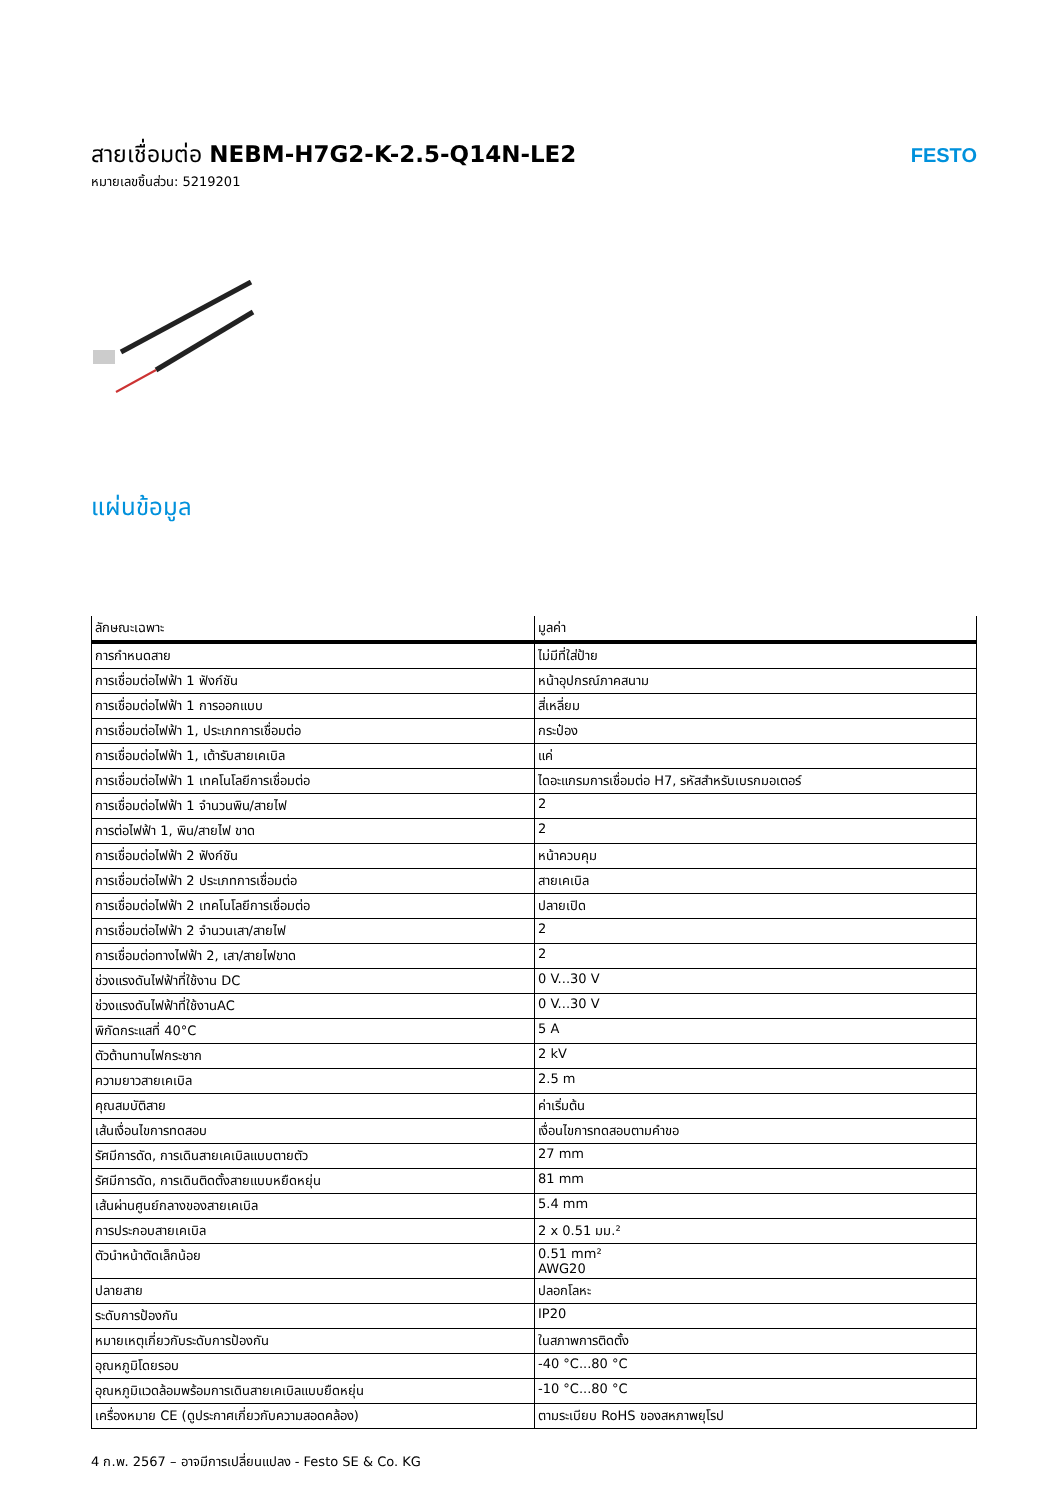สายเชื่อมต่อ NEBM-H7G2-K-2.5-Q14N-LE2
หมายเลขชิ้นส่วน: 5219201
FESTO
แผ่นข้อมูล
| ลักษณะเฉพาะ | มูลค่า |
| --- | --- |
| การกำหนดสาย | ไม่มีที่ใส่ป้าย |
| การเชื่อมต่อไฟฟ้า 1 ฟังก์ชัน | หน้าอุปกรณ์ภาคสนาม |
| การเชื่อมต่อไฟฟ้า 1 การออกแบบ | สี่เหลี่ยม |
| การเชื่อมต่อไฟฟ้า 1, ประเภทการเชื่อมต่อ | กระป๋อง |
| การเชื่อมต่อไฟฟ้า 1, เต้ารับสายเคเบิล | แค่ |
| การเชื่อมต่อไฟฟ้า 1 เทคโนโลยีการเชื่อมต่อ | ไดอะแกรมการเชื่อมต่อ H7, รหัสสำหรับเบรกมอเตอร์ |
| การเชื่อมต่อไฟฟ้า 1 จำนวนพิน/สายไฟ | 2 |
| การต่อไฟฟ้า 1, พิน/สายไฟ ขาด | 2 |
| การเชื่อมต่อไฟฟ้า 2 ฟังก์ชัน | หน้าควบคุม |
| การเชื่อมต่อไฟฟ้า 2 ประเภทการเชื่อมต่อ | สายเคเบิล |
| การเชื่อมต่อไฟฟ้า 2 เทคโนโลยีการเชื่อมต่อ | ปลายเปิด |
| การเชื่อมต่อไฟฟ้า 2 จำนวนเสา/สายไฟ | 2 |
| การเชื่อมต่อทางไฟฟ้า 2, เสา/สายไฟขาด | 2 |
| ช่วงแรงดันไฟฟ้าที่ใช้งาน DC | 0 V...30 V |
| ช่วงแรงดันไฟฟ้าที่ใช้งานAC | 0 V...30 V |
| พิกัดกระแสที่ 40°C | 5 A |
| ตัวต้านทานไฟกระชาก | 2 kV |
| ความยาวสายเคเบิล | 2.5 m |
| คุณสมบัติสาย | ค่าเริ่มต้น |
| เส้นเงื่อนไขการทดสอบ | เงื่อนไขการทดสอบตามคำขอ |
| รัศมีการดัด, การเดินสายเคเบิลแบบตายตัว | 27 mm |
| รัศมีการดัด, การเดินติดตั้งสายแบบหยืดหยุ่น | 81 mm |
| เส้นผ่านศูนย์กลางของสายเคเบิล | 5.4 mm |
| การประกอบสายเคเบิล | 2 x 0.51 มม.² |
| ตัวนำหน้าตัดเล็กน้อย | 0.51 mm² AWG20 |
| ปลายสาย | ปลอกโลหะ |
| ระดับการป้องกัน | IP20 |
| หมายเหตุเกี่ยวกับระดับการป้องกัน | ในสภาพการติดตั้ง |
| อุณหภูมิโดยรอบ | -40 °C...80 °C |
| อุณหภูมิแวดล้อมพร้อมการเดินสายเคเบิลแบบยืดหยุ่น | -10 °C...80 °C |
| เครื่องหมาย CE (ดูประกาศเกี่ยวกับความสอดคล้อง) | ตามระเบียบ RoHS ของสหภาพยุโรป |
4 ก.พ. 2567 – อาจมีการเปลี่ยนแปลง - Festo SE & Co. KG